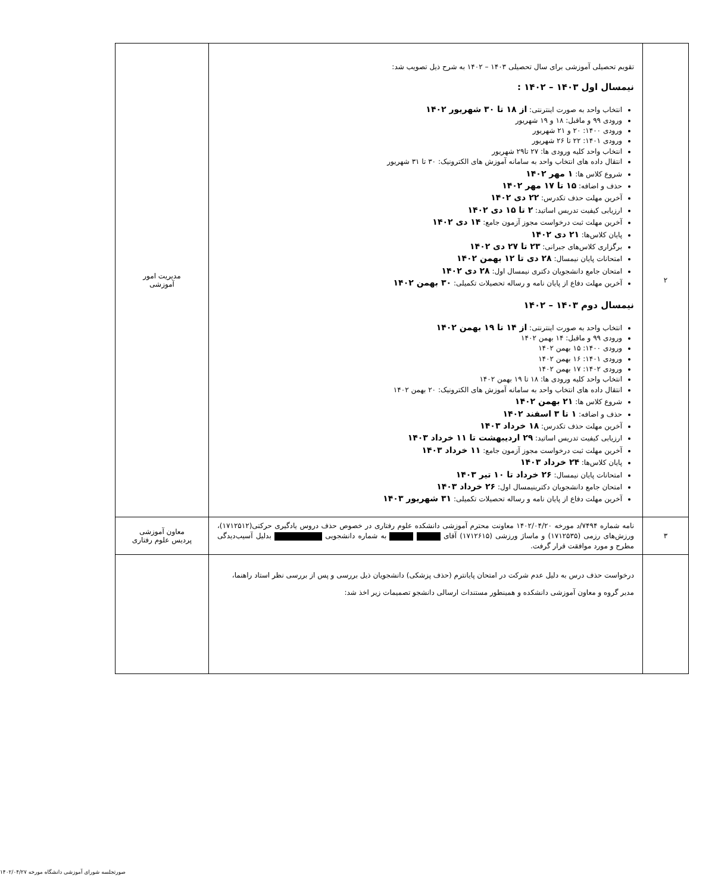| ۲ | تقویم تحصیلی آموزشی برای سال تحصیلی ۱۴۰۳ – ۱۴۰۲ به شرح ذیل تصویب شد: نیمسال اول ۱۴۰۳ – ۱۴۰۲ : انتخاب واحد به صورت اینترنتی: از ۱۸ تا ۳۰ شهریور ۱۴۰۲ ورودی ۹۹ و ماقبل: ۱۸ و ۱۹ شهریور ورودی ۱۴۰۰: ۲۰ و ۲۱ شهریور ورودی ۱۴۰۱: ۲۲ تا ۲۶ شهریور انتخاب واحد کلیه ورودی ها: ۲۷ تا۲۹ شهریور انتقال داده های انتخاب واحد به سامانه آموزش های الکترونیک: ۳۰ تا ۳۱ شهریور شروع کلاس ها: ۱ مهر ۱۴۰۲ حذف و اضافه: ۱۵ تا ۱۷ مهر ۱۴۰۲ آخرین مهلت حذف تکدرس: ۲۲ دی ۱۴۰۲ ارزیابی کیفیت تدریس اساتید: ۲ تا ۱۵ دی ۱۴۰۲ آخرین مهلت ثبت درخواست مجوز آزمون جامع: ۱۴ دی ۱۴۰۲ پایان کلاس‌ها: ۲۱ دی ۱۴۰۲ برگزاری کلاس‌های جبرانی: ۲۳ تا ۲۷ دی ۱۴۰۲ امتحانات پایان نیمسال: ۲۸ دی تا ۱۲ بهمن ۱۴۰۲ امتحان جامع دانشجویان دکتری نیمسال اول: ۲۸ دی ۱۴۰۲ آخرین مهلت دفاع از پایان نامه و رساله تحصیلات تکمیلی: ۳۰ بهمن ۱۴۰۲ نیمسال دوم ۱۴۰۳ – ۱۴۰۲ انتخاب واحد به صورت اینترنتی: از ۱۴ تا ۱۹ بهمن ۱۴۰۲ ورودی ۹۹ و ماقبل: ۱۴ بهمن ۱۴۰۲ ورودی ۱۴۰۰: ۱۵ بهمن ۱۴۰۲ ورودی ۱۴۰۱: ۱۶ بهمن ۱۴۰۲ ورودی ۱۴۰۲: ۱۷ بهمن ۱۴۰۲ انتخاب واحد کلیه ورودی ها: ۱۸ تا ۱۹ بهمن ۱۴۰۲ انتقال داده های انتخاب واحد به سامانه آموزش های الکترونیک: ۲۰ بهمن ۱۴۰۲ شروع کلاس ها: ۲۱ بهمن ۱۴۰۲ حذف و اضافه: ۱ تا ۳ اسفند ۱۴۰۲ آخرین مهلت حذف تکدرس: ۱۸ خرداد ۱۴۰۳ ارزیابی کیفیت تدریس اساتید: ۲۹ اردیبهشت تا ۱۱ خرداد ۱۴۰۳ آخرین مهلت ثبت درخواست مجوز آزمون جامع: ۱۱ خرداد ۱۴۰۳ پایان کلاس‌ها: ۲۴ خرداد ۱۴۰۳ امتحانات پایان نیمسال: ۲۶ خرداد تا ۱۰ تیر ۱۴۰۳ امتحان جامع دانشجویان دکترینیمسال اول: ۲۶ خرداد ۱۴۰۳ آخرین مهلت دفاع از پایان نامه و رساله تحصیلات تکمیلی: ۳۱ شهریور ۱۴۰۳ | مدیریت امور آموزشی |
| ۳ | نامه شماره ۷۴۹۴/د مورخه ۱۴۰۲/۰۴/۲۰ معاونت محترم آموزشی دانشکده علوم رفتاری در خصوص حذف دروس یادگیری حرکتی(۱۷۱۲۵۱۲)، ورزش‌های رزمی (۱۷۱۲۵۳۵) و ماساژ ورزشی (۱۷۱۲۶۱۵) آقای به شماره دانشجویی بدلیل آسیب‌دیدگی مطرح و مورد موافقت قرار گرفت. | معاون آموزشی پردیس علوم رفتاری |
| | درخواست حذف درس به دلیل عدم شرکت در امتحان پایانترم (حذف پزشکی) دانشجویان ذیل بررسی و پس از بررسی نظر استاد راهنما، مدیر گروه و معاون آموزشی دانشکده و همینطور مستندات ارسالی دانشجو تصمیمات زیر اخذ شد: | |
صورتجلسه شورای آموزشی دانشگاه مورخه ۱۴۰۲/۰۴/۲۷